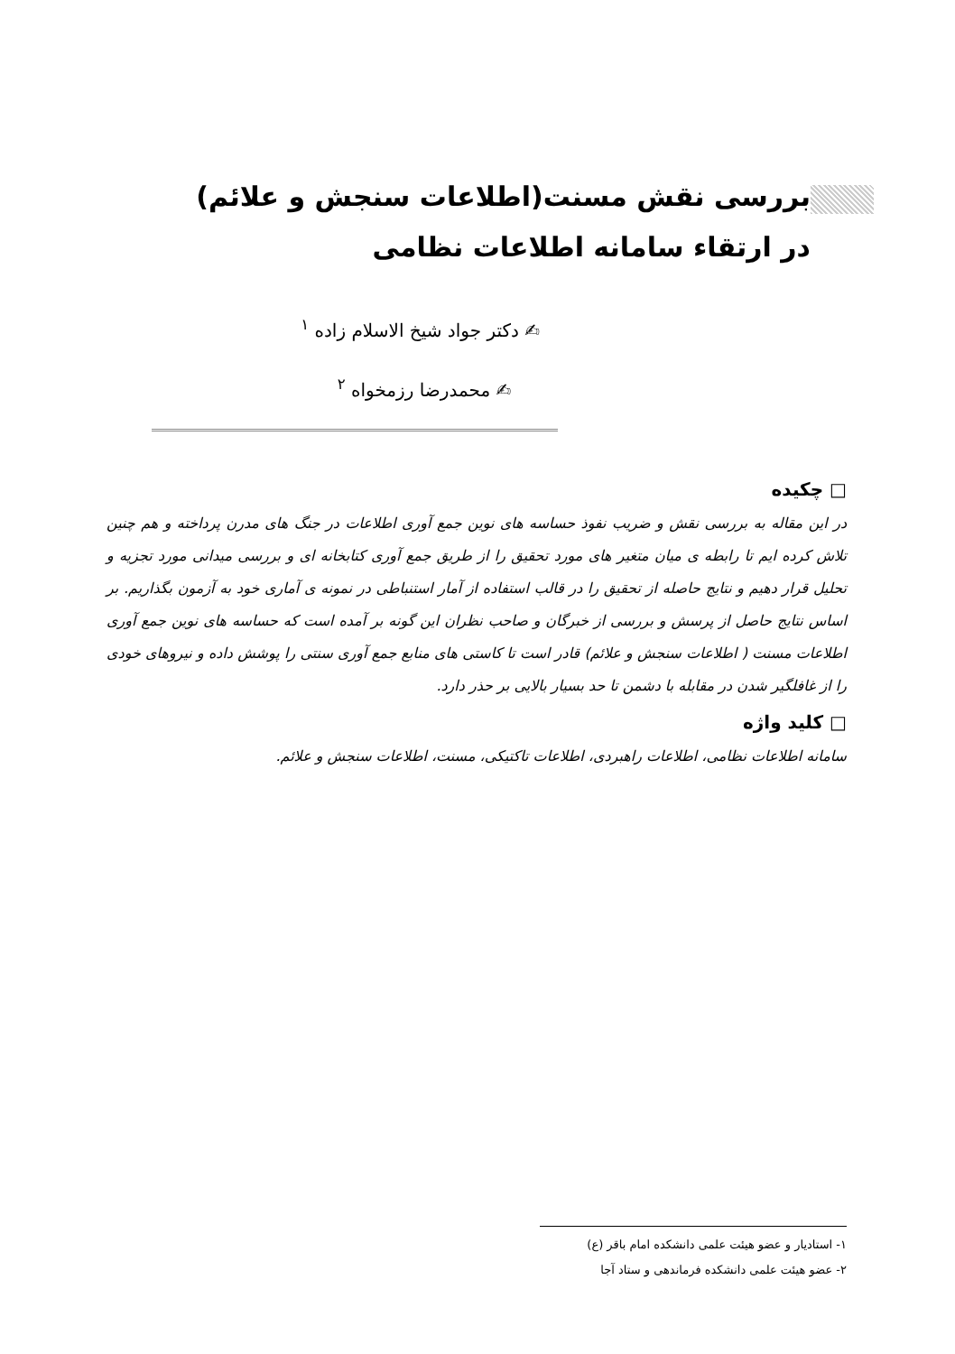بررسی نقش مسنت(اطلاعات سنجش و علائم)
در ارتقاء سامانه اطلاعات نظامی
✍ دکتر جواد شیخ الاسلام زاده <sup>۱</sup>
✍ محمدرضا رزمخواه <sup>۲</sup>
□ چکیده
در این مقاله به بررسی نقش و ضریب نفوذ حساسه های نوین جمع آوری اطلاعات در جنگ های مدرن پرداخته و هم چنین تلاش کرده ایم تا رابطه ی میان متغیر های مورد تحقیق را از طریق جمع آوری کتابخانه ای و بررسی میدانی مورد تجزیه و تحلیل قرار دهیم و نتایج حاصله از تحقیق را در قالب استفاده از آمار استنباطی در نمونه ی آماری خود به آزمون بگذاریم. بر اساس نتایج حاصل از پرسش و بررسی از خبرگان و صاحب نظران این گونه بر آمده است که حساسه های نوین جمع آوری اطلاعات مسنت ( اطلاعات سنجش و علائم) قادر است تا کاستی های منابع جمع آوری سنتی را پوشش داده و نیروهای خودی را از غافلگیر شدن در مقابله با دشمن تا حد بسیار بالایی بر حذر دارد.
□ کلید واژه
سامانه اطلاعات نظامی، اطلاعات راهبردی، اطلاعات تاکتیکی، مسنت، اطلاعات سنجش و علائم.
۱- استادیار و عضو هیئت علمی دانشکده امام باقر (ع)
۲- عضو هیئت علمی دانشکده فرماندهی و ستاد آجا